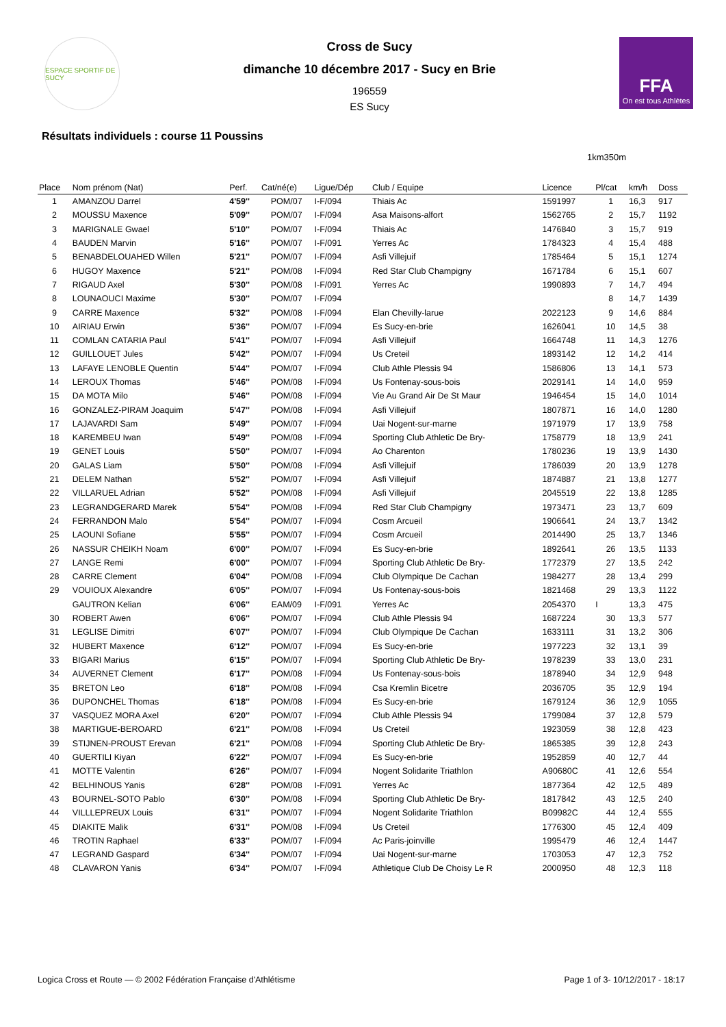ESPACE SPORTIF DE SUCY
Cross de Sucy
dimanche 10 décembre 2017 - Sucy en Brie
196559
ES Sucy
FFA
On est tous Athlètes
Résultats individuels : course 11 Poussins
1km350m
| Place | Nom prénom (Nat) | Perf. | Cat/né(e) | Ligue/Dép | Club / Equipe | Licence | Pl/cat | km/h | Doss |
| --- | --- | --- | --- | --- | --- | --- | --- | --- | --- |
| 1 | AMANZOU Darrel | 4'59'' | POM/07 | I-F/094 | Thiais Ac | 1591997 | 1 | 16,3 | 917 |
| 2 | MOUSSU Maxence | 5'09'' | POM/07 | I-F/094 | Asa Maisons-alfort | 1562765 | 2 | 15,7 | 1192 |
| 3 | MARIGNALE Gwael | 5'10'' | POM/07 | I-F/094 | Thiais Ac | 1476840 | 3 | 15,7 | 919 |
| 4 | BAUDEN Marvin | 5'16'' | POM/07 | I-F/091 | Yerres Ac | 1784323 | 4 | 15,4 | 488 |
| 5 | BENABDELOUAHED Willen | 5'21'' | POM/07 | I-F/094 | Asfi Villejuif | 1785464 | 5 | 15,1 | 1274 |
| 6 | HUGOY Maxence | 5'21'' | POM/08 | I-F/094 | Red Star Club Champigny | 1671784 | 6 | 15,1 | 607 |
| 7 | RIGAUD Axel | 5'30'' | POM/08 | I-F/091 | Yerres Ac | 1990893 | 7 | 14,7 | 494 |
| 8 | LOUNAOUCI Maxime | 5'30'' | POM/07 | I-F/094 | | | 8 | 14,7 | 1439 |
| 9 | CARRE Maxence | 5'32'' | POM/08 | I-F/094 | Elan Chevilly-larue | 2022123 | 9 | 14,6 | 884 |
| 10 | AIRIAU Erwin | 5'36'' | POM/07 | I-F/094 | Es Sucy-en-brie | 1626041 | 10 | 14,5 | 38 |
| 11 | COMLAN CATARIA Paul | 5'41'' | POM/07 | I-F/094 | Asfi Villejuif | 1664748 | 11 | 14,3 | 1276 |
| 12 | GUILLOUET Jules | 5'42'' | POM/07 | I-F/094 | Us Creteil | 1893142 | 12 | 14,2 | 414 |
| 13 | LAFAYE LENOBLE Quentin | 5'44'' | POM/07 | I-F/094 | Club Athle Plessis 94 | 1586806 | 13 | 14,1 | 573 |
| 14 | LEROUX Thomas | 5'46'' | POM/08 | I-F/094 | Us Fontenay-sous-bois | 2029141 | 14 | 14,0 | 959 |
| 15 | DA MOTA Milo | 5'46'' | POM/08 | I-F/094 | Vie Au Grand Air De St Maur | 1946454 | 15 | 14,0 | 1014 |
| 16 | GONZALEZ-PIRAM Joaquim | 5'47'' | POM/08 | I-F/094 | Asfi Villejuif | 1807871 | 16 | 14,0 | 1280 |
| 17 | LAJAVARDI Sam | 5'49'' | POM/07 | I-F/094 | Uai Nogent-sur-marne | 1971979 | 17 | 13,9 | 758 |
| 18 | KAREMBEU Iwan | 5'49'' | POM/08 | I-F/094 | Sporting Club Athletic De Bry- | 1758779 | 18 | 13,9 | 241 |
| 19 | GENET Louis | 5'50'' | POM/07 | I-F/094 | Ao Charenton | 1780236 | 19 | 13,9 | 1430 |
| 20 | GALAS Liam | 5'50'' | POM/08 | I-F/094 | Asfi Villejuif | 1786039 | 20 | 13,9 | 1278 |
| 21 | DELEM Nathan | 5'52'' | POM/07 | I-F/094 | Asfi Villejuif | 1874887 | 21 | 13,8 | 1277 |
| 22 | VILLARUEL Adrian | 5'52'' | POM/08 | I-F/094 | Asfi Villejuif | 2045519 | 22 | 13,8 | 1285 |
| 23 | LEGRANDGERARD Marek | 5'54'' | POM/08 | I-F/094 | Red Star Club Champigny | 1973471 | 23 | 13,7 | 609 |
| 24 | FERRANDON Malo | 5'54'' | POM/07 | I-F/094 | Cosm Arcueil | 1906641 | 24 | 13,7 | 1342 |
| 25 | LAOUNI Sofiane | 5'55'' | POM/07 | I-F/094 | Cosm Arcueil | 2014490 | 25 | 13,7 | 1346 |
| 26 | NASSUR CHEIKH Noam | 6'00'' | POM/07 | I-F/094 | Es Sucy-en-brie | 1892641 | 26 | 13,5 | 1133 |
| 27 | LANGE Remi | 6'00'' | POM/07 | I-F/094 | Sporting Club Athletic De Bry- | 1772379 | 27 | 13,5 | 242 |
| 28 | CARRE Clement | 6'04'' | POM/08 | I-F/094 | Club Olympique De Cachan | 1984277 | 28 | 13,4 | 299 |
| 29 | VOUIOUX Alexandre | 6'05'' | POM/07 | I-F/094 | Us Fontenay-sous-bois | 1821468 | 29 | 13,3 | 1122 |
| | GAUTRON Kelian | 6'06'' | EAM/09 | I-F/091 | Yerres Ac | 2054370 | I | 13,3 | 475 |
| 30 | ROBERT Awen | 6'06'' | POM/07 | I-F/094 | Club Athle Plessis 94 | 1687224 | 30 | 13,3 | 577 |
| 31 | LEGLISE Dimitri | 6'07'' | POM/07 | I-F/094 | Club Olympique De Cachan | 1633111 | 31 | 13,2 | 306 |
| 32 | HUBERT Maxence | 6'12'' | POM/07 | I-F/094 | Es Sucy-en-brie | 1977223 | 32 | 13,1 | 39 |
| 33 | BIGARI Marius | 6'15'' | POM/07 | I-F/094 | Sporting Club Athletic De Bry- | 1978239 | 33 | 13,0 | 231 |
| 34 | AUVERNET Clement | 6'17'' | POM/08 | I-F/094 | Us Fontenay-sous-bois | 1878940 | 34 | 12,9 | 948 |
| 35 | BRETON Leo | 6'18'' | POM/08 | I-F/094 | Csa Kremlin Bicetre | 2036705 | 35 | 12,9 | 194 |
| 36 | DUPONCHEL Thomas | 6'18'' | POM/08 | I-F/094 | Es Sucy-en-brie | 1679124 | 36 | 12,9 | 1055 |
| 37 | VASQUEZ MORA Axel | 6'20'' | POM/07 | I-F/094 | Club Athle Plessis 94 | 1799084 | 37 | 12,8 | 579 |
| 38 | MARTIGUE-BEROARD | 6'21'' | POM/08 | I-F/094 | Us Creteil | 1923059 | 38 | 12,8 | 423 |
| 39 | STIJNEN-PROUST Erevan | 6'21'' | POM/08 | I-F/094 | Sporting Club Athletic De Bry- | 1865385 | 39 | 12,8 | 243 |
| 40 | GUERTILI Kiyan | 6'22'' | POM/07 | I-F/094 | Es Sucy-en-brie | 1952859 | 40 | 12,7 | 44 |
| 41 | MOTTE Valentin | 6'26'' | POM/07 | I-F/094 | Nogent Solidarite Triathlon | A90680C | 41 | 12,6 | 554 |
| 42 | BELHINOUS Yanis | 6'28'' | POM/08 | I-F/091 | Yerres Ac | 1877364 | 42 | 12,5 | 489 |
| 43 | BOURNEL-SOTO Pablo | 6'30'' | POM/08 | I-F/094 | Sporting Club Athletic De Bry- | 1817842 | 43 | 12,5 | 240 |
| 44 | VILLLEPREUX Louis | 6'31'' | POM/07 | I-F/094 | Nogent Solidarite Triathlon | B09982C | 44 | 12,4 | 555 |
| 45 | DIAKITE Malik | 6'31'' | POM/08 | I-F/094 | Us Creteil | 1776300 | 45 | 12,4 | 409 |
| 46 | TROTIN Raphael | 6'33'' | POM/07 | I-F/094 | Ac Paris-joinville | 1995479 | 46 | 12,4 | 1447 |
| 47 | LEGRAND Gaspard | 6'34'' | POM/07 | I-F/094 | Uai Nogent-sur-marne | 1703053 | 47 | 12,3 | 752 |
| 48 | CLAVARON Yanis | 6'34'' | POM/07 | I-F/094 | Athletique Club De Choisy Le R | 2000950 | 48 | 12,3 | 118 |
Logica Cross et Route — © 2002 Fédération Française d'Athlétisme Page 1 of 3- 10/12/2017 - 18:17